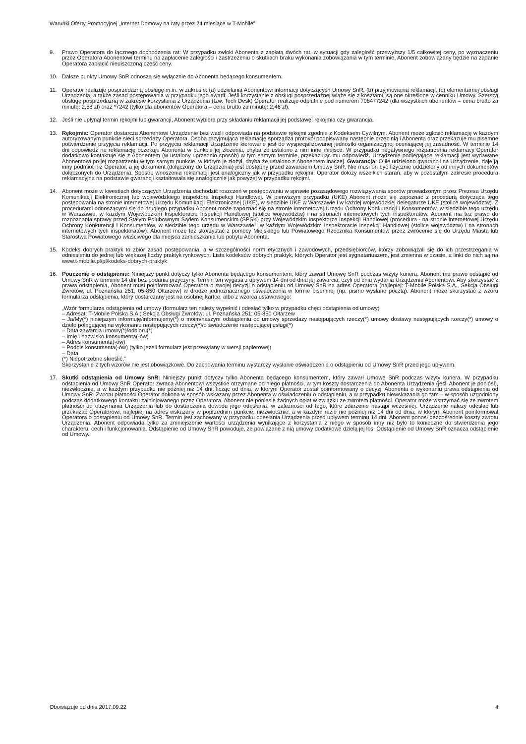Warunki Oferty Promocyjnej „Internet Domowy na raty przez 24 miesiące w T-Mobile”
9. Prawo Operatora do łącznego dochodzenia rat: W przypadku zwłoki Abonenta z zapłatą dwóch rat, w sytuacji gdy zaległość przewyższy 1/5 całkowitej ceny, po wyznaczeniu przez Operatora Abonentowi terminu na zapłacenie zaległości i zastrzeżeniu o skutkach braku wykonania zobowiązania w tym terminie, Abonent zobowiązany będzie na żądanie Operatora zapłacić nieuiszczoną część ceny.
10. Dalsze punkty Umowy SnR odnoszą się wyłącznie do Abonenta będącego konsumentem.
11. Operator realizuje posprzedażną obsługę m.in. w zakresie: (a) udzielania Abonentowi informacji dotyczących Umowy SnR, (b) przyjmowania reklamacji, (c) elementarnej obsługi Urządzenia, a także zasad postępowania w przypadku jego awarii. Jeśli korzystanie z obsługi posprzedażnej wiąże się z kosztami, są one określone w cenniku Umowy. Szerszą obsługę posprzedażną w zakresie korzystania z Urządzenia (tzw. Tech Desk) Operator realizuje odpłatnie pod numerem 708477242 (dla wszystkich abonentów – cena brutto za minutę: 2,58 zł) oraz *7242 (tylko dla abonentów Operatora – cena brutto za minutę: 2,46 zł).
12. Jeśli nie upłynął termin rękojmi lub gwarancji, Abonent wybiera przy składaniu reklamacji jej podstawę: rękojmia czy gwarancja.
13. Rękojmia: Operator dostarcza Abonentowi Urządzenie bez wad i odpowiada na podstawie rękojmi zgodnie z Kodeksem Cywilnym. Abonent może zgłosić reklamację w każdym autoryzowanym punkcie sieci sprzedaży Operatora. Osoba przyjmująca reklamację sporządza protokół podpisywany następnie przez nią i Abonenta oraz przekazuje mu pisemne potwierdzenie przyjęcia reklamacji. Po przyjęciu reklamacji Urządzenie kierowane jest do wyspecjalizowanej jednostki organizacyjnej oceniającej jej zasadność. W terminie 14 dni odpowiedź na reklamację oczekuje Abonenta w punkcie jej złożenia, chyba że ustalono z nim inne miejsce. W przypadku negatywnego rozpatrzenia reklamacji Operator dodatkowo kontaktuje się z Abonentem (w ustalony uprzednio sposób) w tym samym terminie, przekazując mu odpowiedź. Urządzenie podlegające reklamacji jest wydawane Abonentowi po jej rozpatrzeniu w tym samym punkcie, w którym je złożył, chyba że ustalono z Abonentem inaczej. Gwarancja: O ile udzielono gwarancji na Urządzenie, daje ją inny podmiot niż Operator, a jej dokument (dołączony do Urządzenia) jest dostępny przed zawarciem Umowy SnR. Nie musi on być fizycznie oddzielony od innych dokumentów dołączonych do Urządzenia. Sposób wnoszenia reklamacji jest analogiczny jak w przypadku rękojmi. Operator dołoży wszelkich starań, aby w pozostałym zakresie procedura reklamacyjna na podstawie gwarancji kształtowała się analogicznie jak powyżej w przypadku rękojmi.
14. Abonent może w kwestiach dotyczących Urządzenia dochodzić roszczeń w postępowaniu w sprawie pozasądowego rozwiązywania sporów prowadzonym przez Prezesa Urzędu Komunikacji Elektronicznej lub wojewódzkiego inspektora Inspekcji Handlowej. W pierwszym przypadku (UKE) Abonent może się zapoznać z procedurą dotycząca tego postępowania na stronie internetowej Urzędu Komunikacji Elektronicznej (UKE), w siedzibie UKE w Warszawie i w każdej wojewódzkiej delegaturze UKE (stolice województw). Z procedurami odnoszącymi się do drugiego przypadku Abonent może zapoznać się na stronie internetowej Urzędu Ochrony Konkurencji i Konsumentów, w siedzibie tego urzędu w Warszawie, w każdym Wojewódzkim Inspektoracie Inspekcji Handlowej (stolice województw) i na stronach internetowych tych inspektoratów. Abonent ma też prawo do rozpoznania sprawy przed Stałym Polubownym Sądem Konsumenckim (SPSK) przy Wojewódzkim Inspektorze Inspekcji Handlowej (procedura - na stronie internetowej Urzędu Ochrony Konkurencji i Konsumentów, w siedzibie tego urzędu w Warszawie i w każdym Wojewódzkim Inspektoracie Inspekcji Handlowej (stolice województw) i na stronach internetowych tych inspektoratów). Abonent może też skorzystać z pomocy Miejskiego lub Powiatowego Rzecznika Konsumentów przez zwrócenie się do Urzędu Miasta lub Starostwa Powiatowego właściwego dla miejsca zamieszkania lub pobytu Abonenta.
15. Kodeks dobrych praktyk to zbiór zasad postępowania, a w szczególności norm etycznych i zawodowych, przedsiębiorców, którzy zobowiązali się do ich przestrzegania w odniesieniu do jednej lub większej liczby praktyk rynkowych. Lista kodeksów dobrych praktyk, których Operator jest sygnatariuszem, jest zmienna w czasie, a linki do nich są na www.t-mobile.pl/pl/kodeks-dobrych-praktyk
16. Pouczenie o odstąpieniu: Niniejszy punkt dotyczy tylko Abonenta będącego konsumentem, który zawarł Umowę SnR podczas wizyty kuriera. Abonent ma prawo odstąpić od Umowy SnR w terminie 14 dni bez podania przyczyny. Termin ten wygasa z upływem 14 dni od dnia jej zawarcia, czyli od dnia wydania Urządzenia Abonentowi. Aby skorzystać z prawa odstąpienia, Abonent musi poinformować Operatora o swojej decyzji o odstąpieniu od Umowy SnR na adres Operatora (najlepiej: T-Mobile Polska S.A., Sekcja Obsługi Zwrotów, ul. Poznańska 251, 05-850 Ołtarzew) w drodze jednoznacznego oświadczenia w formie pisemnej (np. pismo wysłane pocztą). Abonent może skorzystać z wzoru formularza odstąpienia, który dostarczany jest na osobnej kartce, albo z wzorca ustawowego:
„Wzór formularza odstąpienia od umowy (formularz ten należy wypełnić i odesłać tylko w przypadku chęci odstąpienia od umowy)
– Adresat: T-Mobile Polska S.A.; Sekcja Obsługi Zwrotów; ul. Poznańska 251; 05-850 Ołtarzew
– Ja/My(*) niniejszym informuję/informujemy(*) o moim/naszym odstąpieniu od umowy sprzedaży następujących rzeczy(*) umowy dostawy następujących rzeczy(*) umowy o dzieło polegającej na wykonaniu następujących rzeczy(*)/o świadczenie następującej usługi(*)
– Data zawarcia umowy(*)/odbioru(*)
– Imię i nazwisko konsumenta(-ów)
– Adres konsumenta(-ów)
– Podpis konsumenta(-ów) (tylko jeżeli formularz jest przesyłany w wersji papierowej)
– Data
(*) Niepotrzebne skreślić.”
Skorzystanie z tych wzorów nie jest obowiązkowe. Do zachowania terminu wystarczy wysłanie oświadczenia o odstąpieniu od Umowy SnR przed jego upływem.
17. Skutki odstąpienia od Umowy SnR: Niniejszy punkt dotyczy tylko Abonenta będącego konsumentem, który zawarł Umowę SnR podczas wizyty kuriera. W przypadku odstąpienia od Umowy SnR Operator zwraca Abonentowi wszystkie otrzymane od niego płatności, w tym koszty dostarczenia do Abonenta Urządzenia (jeśli Abonent je poniósł), niezwłocznie, a w każdym przypadku nie później niż 14 dni, licząc od dnia, w którym Operator został poinformowany o decyzji Abonenta o wykonaniu prawa odstąpienia od Umowy SnR. Zwrotu płatności Operator dokona w sposób wskazany przez Abonenta w oświadczeniu o odstąpieniu, a w przypadku niewskazania go tam – w sposób uzgodniony podczas dodatkowego kontaktu zainicjowanego przez Operatora. Abonent nie poniesie żadnych opłat w związku ze zwrotem płatności. Operator może wstrzymać się ze zwrotem płatności do otrzymania Urządzenia lub do dostarczenia dowodu jego odesłania, w zależności od tego, które zdarzenie nastąpi wcześniej. Urządzenie należy odesłać lub przekazać Operatorowi, najlepiej na adres wskazany w poprzednim punkcie, niezwłocznie, a w każdym razie nie później niż 14 dni od dnia, w którym Abonent poinformował Operatora o odstąpieniu od Umowy SnR. Termin jest zachowany w przypadku odesłania Urządzenia przed upływem terminu 14 dni. Abonent ponosi bezpośrednie koszty zwrotu Urządzenia. Abonent odpowiada tylko za zmniejszenie wartości urządzenia wynikające z korzystania z niego w sposób inny niż było to konieczne do stwierdzenia jego charakteru, cech i funkcjonowania. Odstąpienie od Umowy SnR powoduje, że powiązane z nią umowy dodatkowe dzielą jej los. Odstąpienie od Umowy SnR oznacza odstąpienie od Umowy.
Obowiązuje od dnia 2017.09.22 4